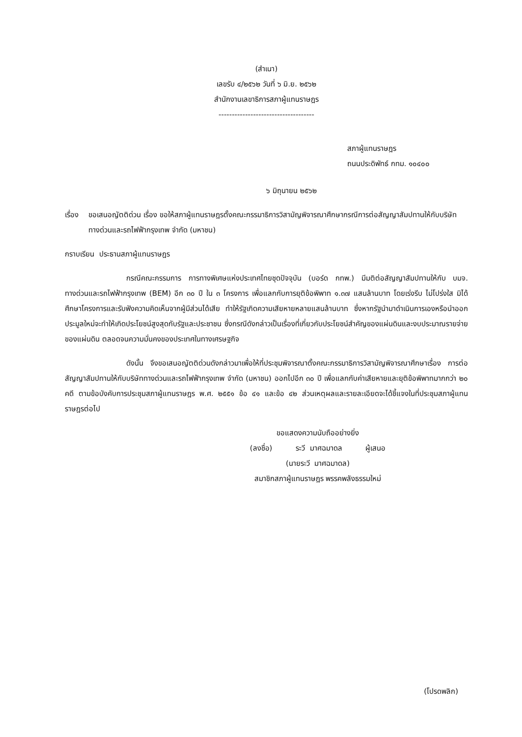(สำเนา)
เลขรับ ๔/๒๕๖๒ วันที่ ๖ มิ.ย. ๒๕๖๒
สำนักงานเลขาธิการสภาผู้แทนราษฎร
------------------------------------
สภาผู้แทนราษฎร
ถนนประดิพัทธ์ กทม. ๑๐๔๐๐
๖ มิถุนายน ๒๕๖๒
เรื่อง ขอเสนอญัตติด่วน เรื่อง ขอให้สภาผู้แทนราษฎรตั้งคณะกรรมาธิการวิสามัญพิจารณาศึกษากรณีการต่อสัญญาสัมปทานให้กับบริษัททางด่วนและรถไฟฟ้ากรุงเทพ จำกัด (มหาชน)
กราบเรียน ประธานสภาผู้แทนราษฎร
กรณีคณะกรรมการ การทางพิเศษแห่งประเทศไทยชุดปัจจุบัน (บอร์ด กทพ.) มีมติต่อสัญญาสัมปทานให้กับ บมจ. ทางด่วนและรถไฟฟ้ากรุงเทพ (BEM) อีก ๓๐ ปี ใน ๓ โครงการ เพื่อแลกกับการยุติข้อพิพาท ๑.๓๗ แสนล้านบาท โดยเร่งรีบ ไม่โปร่งใส มิได้ศึกษาโครงการและรับฟังความคิดเห็นจากผู้มีส่วนได้เสีย ทำให้รัฐเกิดความเสียหายหลายแสนล้านบาท ซึ่งหากรัฐนำมาดำเนินการเองหรือนำออกประมูลใหม่จะทำให้เกิดประโยชน์สูงสุดกับรัฐและประชาชน ซึ่งกรณีดังกล่าวเป็นเรื่องที่เกี่ยวกับประโยชน์สำคัญของแผ่นดินและงบประมาณรายจ่ายของแผ่นดิน ตลอดจนความมั่นคงของประเทศในทางเศรษฐกิจ
ดังนั้น จึงขอเสนอญัตติด่วนดังกล่าวมาเพื่อให้ที่ประชุมพิจารณาตั้งคณะกรรมาธิการวิสามัญพิจารณาศึกษาเรื่อง การต่อสัญญาสัมปทานให้กับบริษัททางด่วนและรถไฟฟ้ากรุงเทพ จำกัด (มหาชน) ออกไปอีก ๓๐ ปี เพื่อแลกกับค่าเสียหายและยุติข้อพิพาทมากกว่า ๒๐ คดี ตามข้อบังคับการประชุมสภาผู้แทนราษฎร พ.ศ. ๒๕๕๑ ข้อ ๔๑ และข้อ ๔๒ ส่วนเหตุผลและรายละเอียดจะได้ชี้แจงในที่ประชุมสภาผู้แทนราษฎรต่อไป
ขอแสดงความนับถืออย่างยิ่ง
(ลงชื่อ) ระวี มาศฉมาดล ผู้เสนอ
(นายระวี มาศฉมาดล)
สมาชิกสภาผู้แทนราษฎร พรรคพลังธรรมใหม่
(โปรดพลิก)